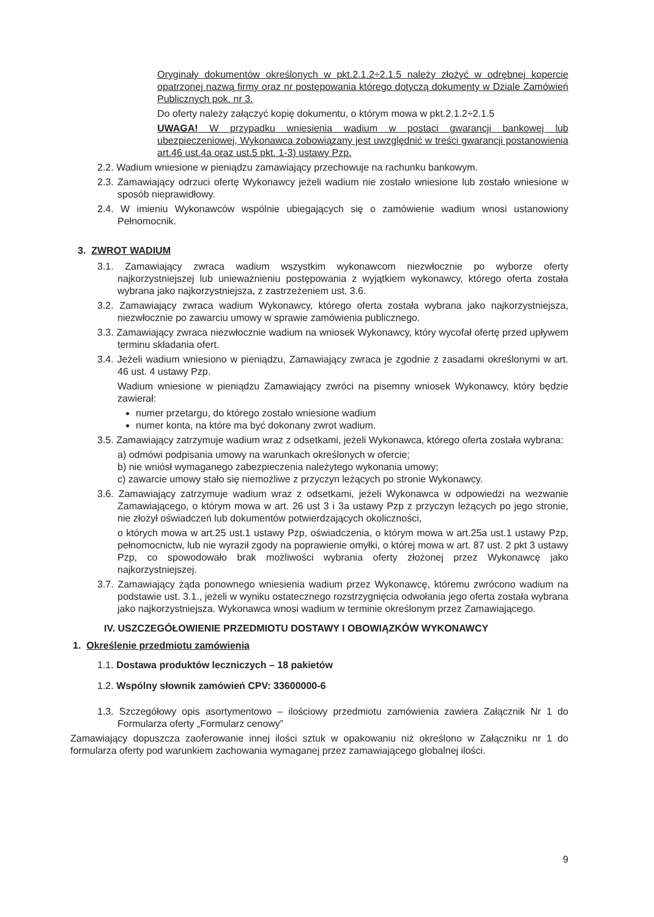Oryginały dokumentów określonych w pkt.2.1.2÷2.1.5 należy złożyć w odrębnej kopercie opatrzonej nazwą firmy oraz nr postępowania którego dotyczą dokumenty w Dziale Zamówień Publicznych pok. nr 3.
Do oferty należy załączyć kopię dokumentu, o którym mowa w pkt.2.1.2÷2.1.5
UWAGA! W przypadku wniesienia wadium w postaci gwarancji bankowej lub ubezpieczeniowej, Wykonawca zobowiązany jest uwzględnić w treści gwarancji postanowienia art.46 ust.4a oraz ust.5 pkt. 1-3) ustawy Pzp.
2.2. Wadium wniesione w pieniądzu zamawiający przechowuje na rachunku bankowym.
2.3. Zamawiający odrzuci ofertę Wykonawcy jeżeli wadium nie zostało wniesione lub zostało wniesione w sposób nieprawidłowy.
2.4. W imieniu Wykonawców wspólnie ubiegających się o zamówienie wadium wnosi ustanowiony Pełnomocnik.
3. ZWROT WADIUM
3.1. Zamawiający zwraca wadium wszystkim wykonawcom niezwłocznie po wyborze oferty najkorzystniejszej lub unieważnieniu postępowania z wyjątkiem wykonawcy, którego oferta została wybrana jako najkorzystniejsza, z zastrzeżeniem ust. 3.6.
3.2. Zamawiający zwraca wadium Wykonawcy, którego oferta została wybrana jako najkorzystniejsza, niezwłocznie po zawarciu umowy w sprawie zamówienia publicznego.
3.3. Zamawiający zwraca niezwłocznie wadium na wniosek Wykonawcy, który wycofał ofertę przed upływem terminu składania ofert.
3.4. Jeżeli wadium wniesiono w pieniądzu, Zamawiający zwraca je zgodnie z zasadami określonymi w art. 46 ust. 4 ustawy Pzp.
Wadium wniesione w pieniądzu Zamawiający zwróci na pisemny wniosek Wykonawcy, który będzie zawierał:
numer przetargu, do którego zostało wniesione wadium
numer konta, na które ma być dokonany zwrot wadium.
3.5. Zamawiający zatrzymuje wadium wraz z odsetkami, jeżeli Wykonawca, którego oferta została wybrana:
a) odmówi podpisania umowy na warunkach określonych w ofercie;
b) nie wniósł wymaganego zabezpieczenia należytego wykonania umowy;
c) zawarcie umowy stało się niemożliwe z przyczyn leżących po stronie Wykonawcy.
3.6. Zamawiający zatrzymuje wadium wraz z odsetkami, jeżeli Wykonawca w odpowiedzi na wezwanie Zamawiającego, o którym mowa w art. 26 ust 3 i 3a ustawy Pzp z przyczyn leżących po jego stronie, nie złożył oświadczeń lub dokumentów potwierdzających okoliczności,
o których mowa w art.25 ust.1 ustawy Pzp, oświadczenia, o którym mowa w art.25a ust.1 ustawy Pzp, pełnomocnictw, lub nie wyraził zgody na poprawienie omyłki, o której mowa w art. 87 ust. 2 pkt 3 ustawy Pzp, co spowodowało brak możliwości wybrania oferty złożonej przez Wykonawcę jako najkorzystniejszej.
3.7. Zamawiający żąda ponownego wniesienia wadium przez Wykonawcę, któremu zwrócono wadium na podstawie ust. 3.1., jeżeli w wyniku ostatecznego rozstrzygnięcia odwołania jego oferta została wybrana jako najkorzystniejsza. Wykonawca wnosi wadium w terminie określonym przez Zamawiającego.
IV. USZCZEGÓŁOWIENIE PRZEDMIOTU DOSTAWY I OBOWIĄZKÓW WYKONAWCY
1. Określenie przedmiotu zamówienia
1.1. Dostawa produktów leczniczych – 18 pakietów
1.2. Wspólny słownik zamówień CPV: 33600000-6
1.3. Szczegółowy opis asortymentowo – ilościowy przedmiotu zamówienia zawiera Załącznik Nr 1 do Formularza oferty „Formularz cenowy”
Zamawiający dopuszcza zaoferowanie innej ilości sztuk w opakowaniu niż określono w Załączniku nr 1 do formularza oferty pod warunkiem zachowania wymaganej przez zamawiającego globalnej ilości.
9